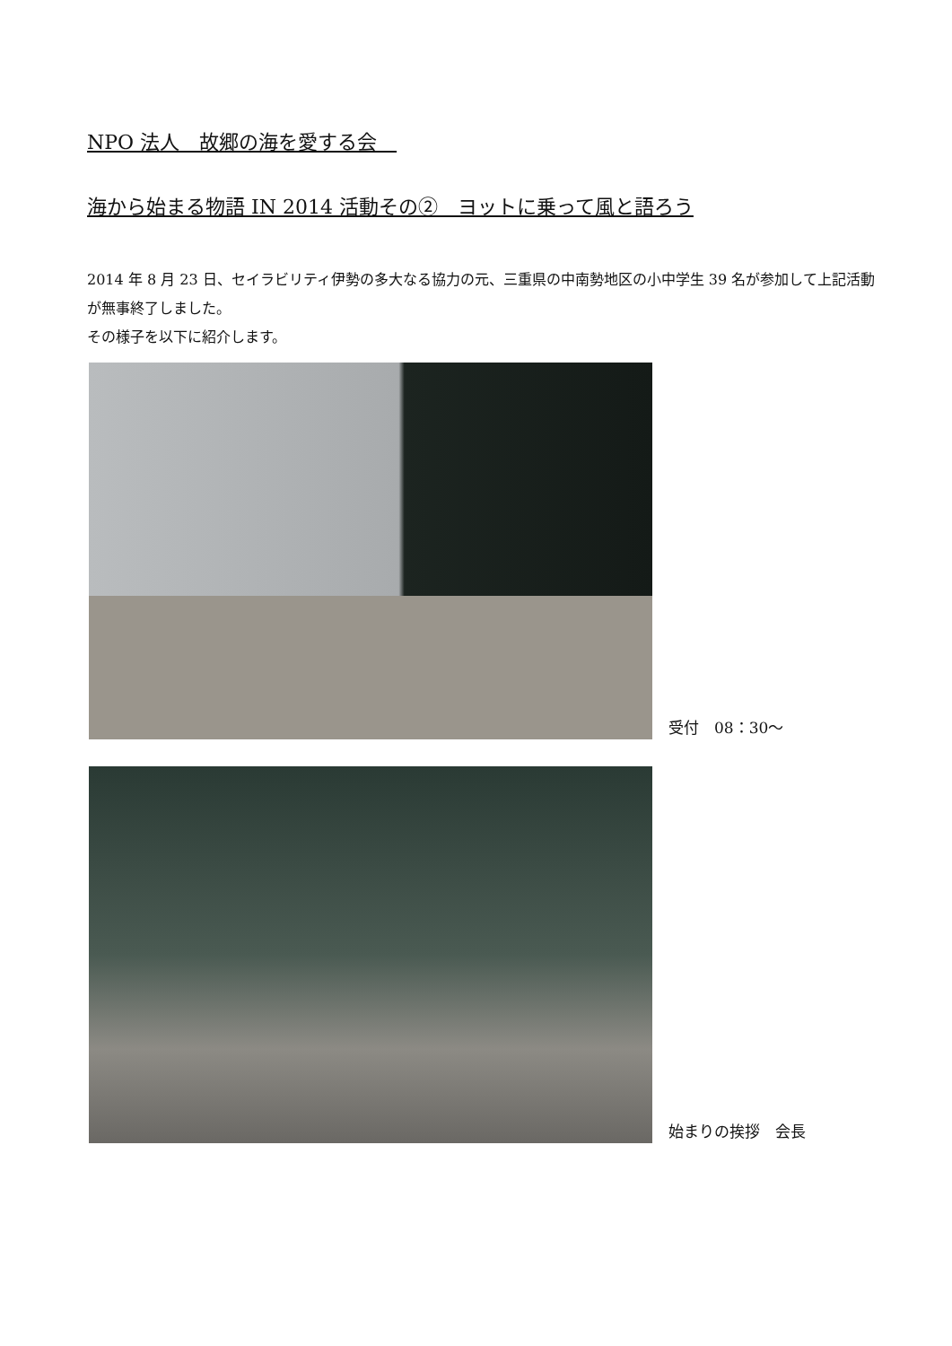NPO 法人　故郷の海を愛する会　
海から始まる物語 IN 2014 活動その②　ヨットに乗って風と語ろう
2014 年 8 月 23 日、セイラビリティ伊勢の多大なる協力の元、三重県の中南勢地区の小中学生 39 名が参加して上記活動が無事終了しました。
その様子を以下に紹介します。
受付　08：30～
始まりの挨拶　会長